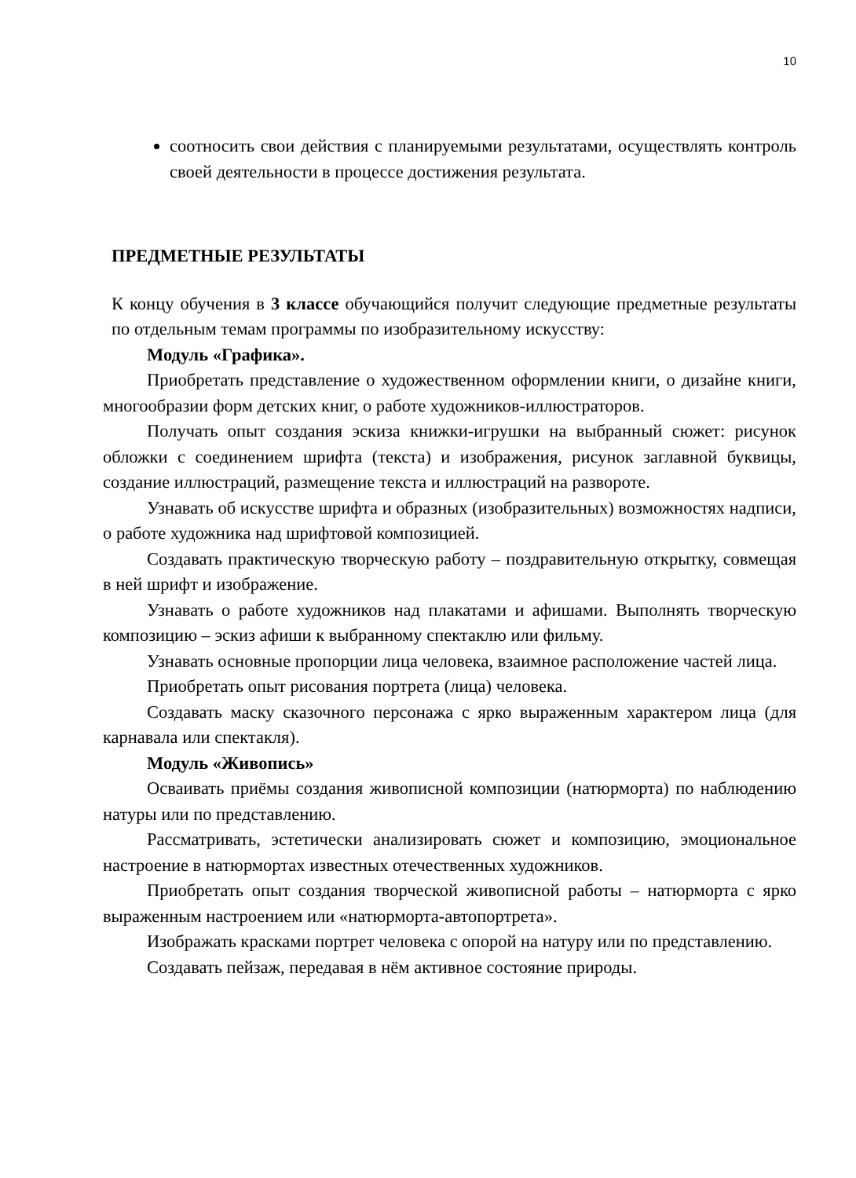10
соотносить свои действия с планируемыми результатами, осуществлять контроль своей деятельности в процессе достижения результата.
ПРЕДМЕТНЫЕ РЕЗУЛЬТАТЫ
К концу обучения в 3 классе обучающийся получит следующие предметные результаты по отдельным темам программы по изобразительному искусству:
Модуль «Графика».
Приобретать представление о художественном оформлении книги, о дизайне книги, многообразии форм детских книг, о работе художников-иллюстраторов.
Получать опыт создания эскиза книжки-игрушки на выбранный сюжет: рисунок обложки с соединением шрифта (текста) и изображения, рисунок заглавной буквицы, создание иллюстраций, размещение текста и иллюстраций на развороте.
Узнавать об искусстве шрифта и образных (изобразительных) возможностях надписи, о работе художника над шрифтовой композицией.
Создавать практическую творческую работу – поздравительную открытку, совмещая в ней шрифт и изображение.
Узнавать о работе художников над плакатами и афишами. Выполнять творческую композицию – эскиз афиши к выбранному спектаклю или фильму.
Узнавать основные пропорции лица человека, взаимное расположение частей лица.
Приобретать опыт рисования портрета (лица) человека.
Создавать маску сказочного персонажа с ярко выраженным характером лица (для карнавала или спектакля).
Модуль «Живопись»
Осваивать приёмы создания живописной композиции (натюрморта) по наблюдению натуры или по представлению.
Рассматривать, эстетически анализировать сюжет и композицию, эмоциональное настроение в натюрмортах известных отечественных художников.
Приобретать опыт создания творческой живописной работы – натюрморта с ярко выраженным настроением или «натюрморта-автопортрета».
Изображать красками портрет человека с опорой на натуру или по представлению.
Создавать пейзаж, передавая в нём активное состояние природы.